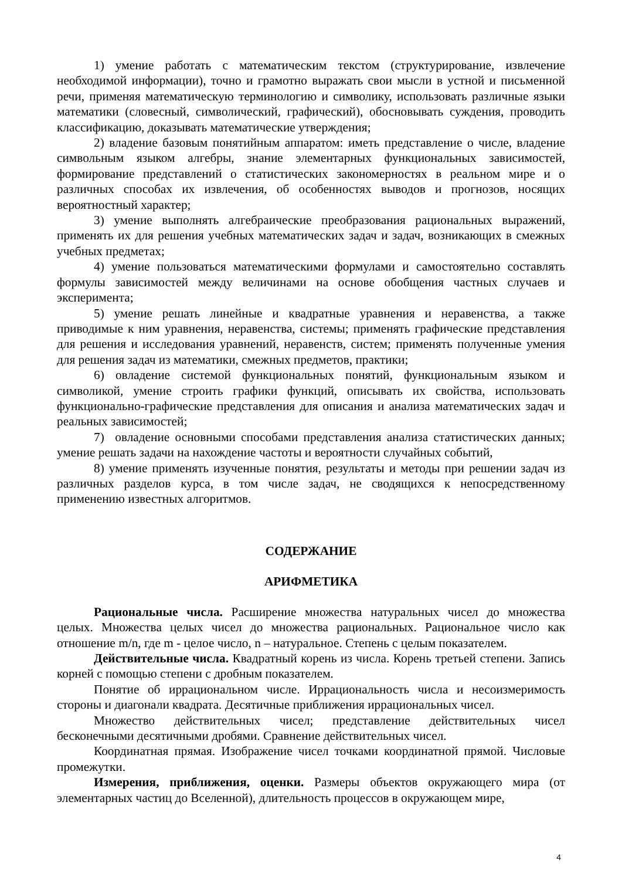1) умение работать с математическим текстом (структурирование, извлечение необходимой информации), точно и грамотно выражать свои мысли в устной и письменной речи, применяя математическую терминологию и символику, использовать различные языки математики (словесный, символический, графический), обосновывать суждения, проводить классификацию, доказывать математические утверждения;
2) владение базовым понятийным аппаратом: иметь представление о числе, владение символьным языком алгебры, знание элементарных функциональных зависимостей, формирование представлений о статистических закономерностях в реальном мире и о различных способах их извлечения, об особенностях выводов и прогнозов, носящих вероятностный характер;
3) умение выполнять алгебраические преобразования рациональных выражений, применять их для решения учебных математических задач и задач, возникающих в смежных учебных предметах;
4) умение пользоваться математическими формулами и самостоятельно составлять формулы зависимостей между величинами на основе обобщения частных случаев и эксперимента;
5) умение решать линейные и квадратные уравнения и неравенства, а также приводимые к ним уравнения, неравенства, системы; применять графические представления для решения и исследования уравнений, неравенств, систем; применять полученные умения для решения задач из математики, смежных предметов, практики;
6) овладение системой функциональных понятий, функциональным языком и символикой, умение строить графики функций, описывать их свойства, использовать функционально-графические представления для описания и анализа математических задач и реальных зависимостей;
7) овладение основными способами представления анализа статистических данных; умение решать задачи на нахождение частоты и вероятности случайных событий,
8) умение применять изученные понятия, результаты и методы при решении задач из различных разделов курса, в том числе задач, не сводящихся к непосредственному применению известных алгоритмов.
СОДЕРЖАНИЕ
АРИФМЕТИКА
Рациональные числа. Расширение множества натуральных чисел до множества целых. Множества целых чисел до множества рациональных. Рациональное число как отношение m/n, где m - целое число, n – натуральное. Степень с целым показателем.
Действительные числа. Квадратный корень из числа. Корень третьей степени. Запись корней с помощью степени с дробным показателем.
Понятие об иррациональном числе. Иррациональность числа и несоизмеримость стороны и диагонали квадрата. Десятичные приближения иррациональных чисел.
Множество действительных чисел; представление действительных чисел бесконечными десятичными дробями. Сравнение действительных чисел.
Координатная прямая. Изображение чисел точками координатной прямой. Числовые промежутки.
Измерения, приближения, оценки. Размеры объектов окружающего мира (от элементарных частиц до Вселенной), длительность процессов в окружающем мире,
4